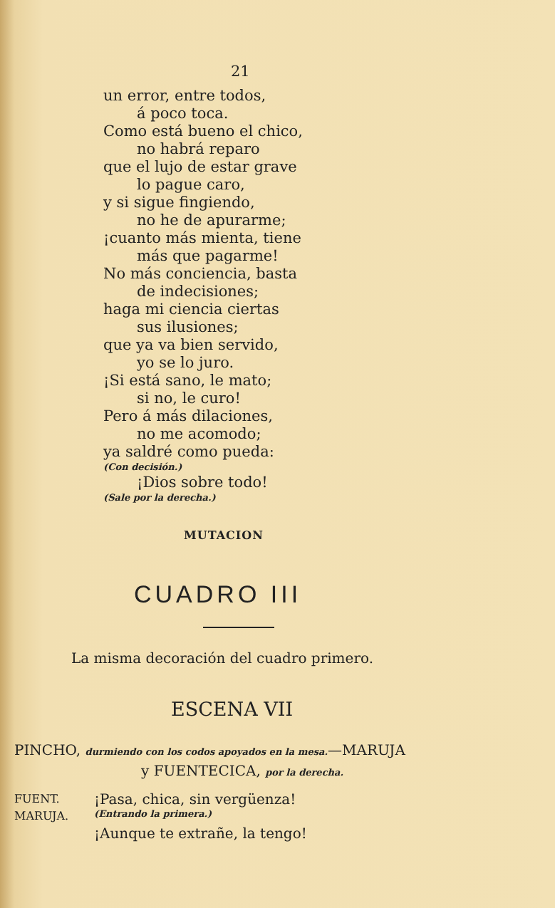21
un error, entre todos,
á poco toca.
Como está bueno el chico,
no habrá reparo
que el lujo de estar grave
lo pague caro,
y si sigue fingiendo,
no he de apurarme;
¡cuanto más mienta, tiene
más que pagarme!
No más conciencia, basta
de indecisiones;
haga mi ciencia ciertas
sus ilusiones;
que ya va bien servido,
yo se lo juro.
¡Si está sano, le mato;
si no, le curo!
Pero á más dilaciones,
no me acomodo;
ya saldré como pueda:
(Con decisión.)
¡Dios sobre todo!
(Sale por la derecha.)
MUTACION
CUADRO III
La misma decoración del cuadro primero.
ESCENA VII
PINCHO, durmiendo con los codos apoyados en la mesa.—MARUJA
y FUENTECICA, por la derecha.
FUENT. ¡Pasa, chica, sin vergüenza!
MARUJA. (Entrando la primera.)
¡Aunque te extrañe, la tengo!